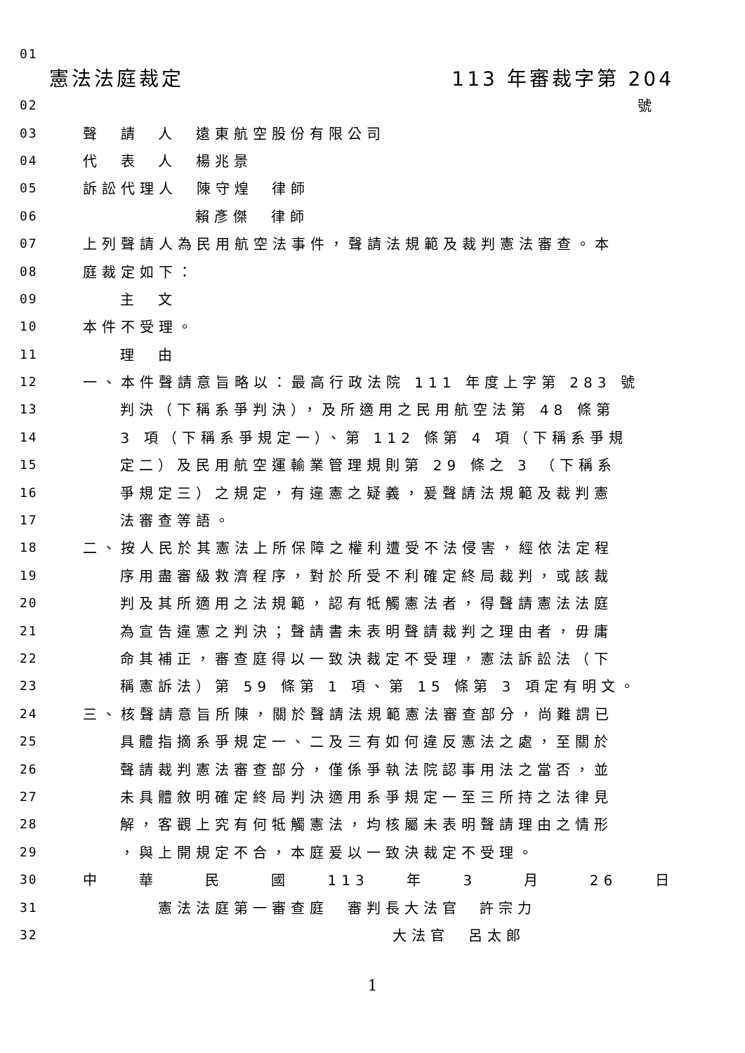01
憲法法庭裁定 113 年審裁字第 204
02 號
03 聲 請 人 遠東航空股份有限公司
04 代 表 人 楊兆景
05 訴訟代理人 陳守煌 律師
06 賴彥傑 律師
07 上列聲請人為民用航空法事件，聲請法規範及裁判憲法審查。本
08 庭裁定如下：
09 主 文
10 本件不受理。
11 理 由
12 一、本件聲請意旨略以：最高行政法院 111 年度上字第 283 號
13 判決（下稱系爭判決），及所適用之民用航空法第 48 條第
14 3 項（下稱系爭規定一）、第 112 條第 4 項（下稱系爭規
15 定二）及民用航空運輸業管理規則第 29 條之 3 （下稱系
16 爭規定三）之規定，有違憲之疑義，爰聲請法規範及裁判憲
17 法審查等語。
18 二、按人民於其憲法上所保障之權利遭受不法侵害，經依法定程
19 序用盡審級救濟程序，對於所受不利確定終局裁判，或該裁
20 判及其所適用之法規範，認有牴觸憲法者，得聲請憲法法庭
21 為宣告違憲之判決；聲請書未表明聲請裁判之理由者，毋庸
22 命其補正，審查庭得以一致決裁定不受理，憲法訴訟法（下
23 稱憲訴法）第 59 條第 1 項、第 15 條第 3 項定有明文。
24 三、核聲請意旨所陳，關於聲請法規範憲法審查部分，尚難謂已
25 具體指摘系爭規定一、二及三有如何違反憲法之處，至關於
26 聲請裁判憲法審查部分，僅係爭執法院認事用法之當否，並
27 未具體敘明確定終局判決適用系爭規定一至三所持之法律見
28 解，客觀上究有何牴觸憲法，均核屬未表明聲請理由之情形
29 ，與上開規定不合，本庭爰以一致決裁定不受理。
30 中 華 民 國 113 年 3 月 26 日
31 憲法法庭第一審查庭 審判長大法官 許宗力
32 大法官 呂太郎
1